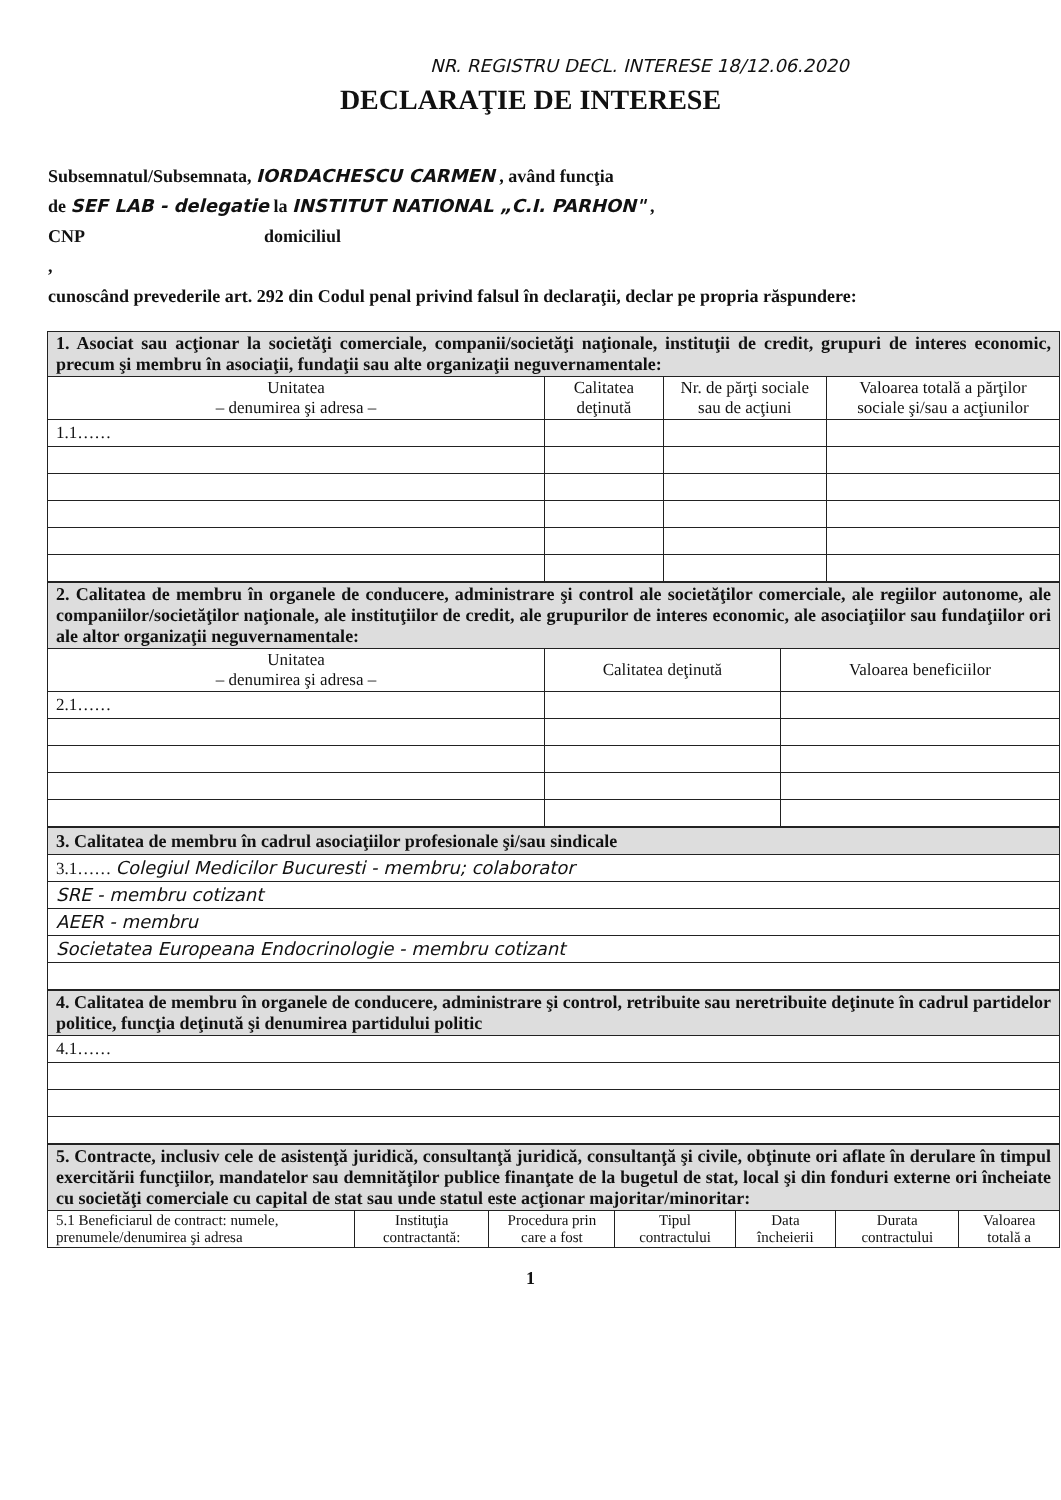NR. REGISTRU DECL. INTERESE 18/12.06.2020
DECLARAŢIE DE INTERESE
Subsemnatul/Subsemnata, IORDACHESCU CARMEN , având funcţia
de SEF LAB - delegatie la INSTITUT NATIONAL „C.I. PARHON" ,
CNP domiciliul
,
cunoscând prevederile art. 292 din Codul penal privind falsul în declaraţii, declar pe propria răspundere:
| 1. Asociat sau acţionar la societăţi comerciale, companii/societăţi naţionale, instituţii de credit, grupuri de interes economic, precum şi membru în asociaţii, fundaţii sau alte organizaţii neguvernamentale: | | | |
| Unitatea – denumirea şi adresa – | Calitatea deţinută | Nr. de părţi sociale sau de acţiuni | Valoarea totală a părţilor sociale şi/sau a acţiunilor |
| 1.1…… | | | |
| 2. Calitatea de membru în organele de conducere, administrare şi control ale societăţilor comerciale, ale regiilor autonome, ale companiilor/societăţilor naţionale, ale instituţiilor de credit, ale grupurilor de interes economic, ale asociaţiilor sau fundaţiilor ori ale altor organizaţii neguvernamentale: | | |
| Unitatea – denumirea şi adresa – | Calitatea deţinută | Valoarea beneficiilor |
| 2.1…… | | |
| 3. Calitatea de membru în cadrul asociaţiilor profesionale şi/sau sindicale |
| 3.1…… Colegiul Medicilor Bucuresti - membru; colaborator |
| SRE - membru cotizant |
| AEER - membru |
| Societatea Europeana Endocrinologie - membru cotizant |
| 4. Calitatea de membru în organele de conducere, administrare şi control, retribuite sau neretribuite deţinute în cadrul partidelor politice, funcţia deţinută şi denumirea partidului politic |
| 4.1…… |
| 5. Contracte, inclusiv cele de asistenţă juridică, consultanţă juridică, consultanţă şi civile, obţinute ori aflate în derulare în timpul exercitării funcţiilor, mandatelor sau demnităţilor publice finanţate de la bugetul de stat, local şi din fonduri externe ori încheiate cu societăţi comerciale cu capital de stat sau unde statul este acţionar majoritar/minoritar: | | | | | | |
| 5.1 Beneficiarul de contract: numele, prenumele/denumirea şi adresa | Instituţia contractantă: | Procedura prin care a fost | Tipul contractului | Data încheierii | Durata contractului | Valoarea totală a |
1